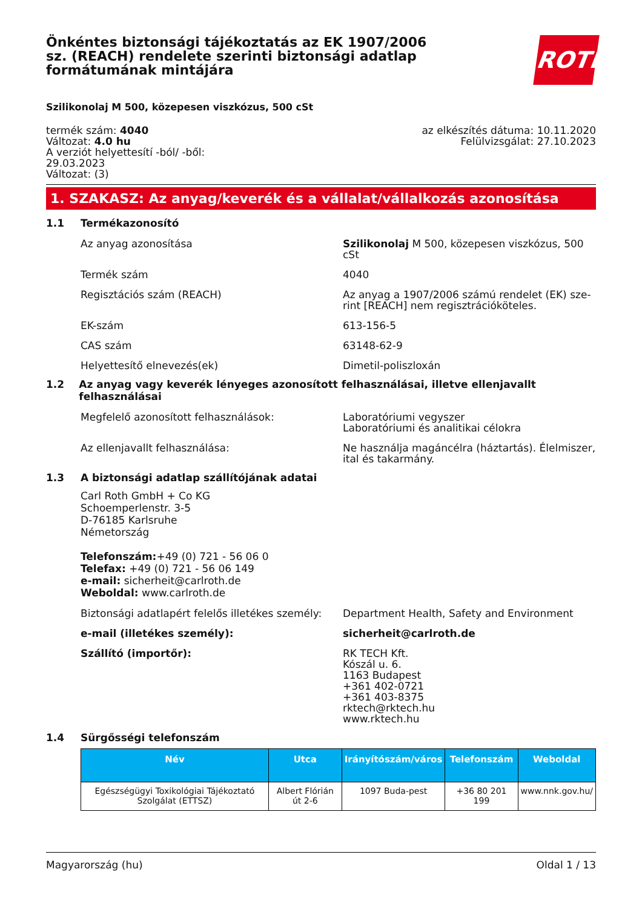ROTH
Önkéntes biztonsági tájékoztatás az EK 1907/2006 sz. (REACH) rendelete szerinti biztonsági adatlap formátumának mintájára
Szilikonolaj M 500, közepesen viszkózus, 500 cSt
termék szám: 4040
Változat: 4.0 hu
A verziót helyettesítí -ból/ -ből:
29.03.2023
Változat: (3)
az elkészítés dátuma: 10.11.2020
Felülvizsgálat: 27.10.2023
1. SZAKASZ: Az anyag/keverék és a vállalat/vállalkozás azonosítása
1.1 Termékazonosító
Az anyag azonosítása Szilikonolaj M 500, közepesen viszkózus, 500 cSt
Termék szám 4040
Regisztációs szám (REACH) Az anyag a 1907/2006 számú rendelet (EK) sze-rint [REACH] nem regisztrációköteles.
EK-szám 613-156-5
CAS szám 63148-62-9
Helyettesítő elnevezés(ek) Dimetil-poliszloxán
1.2 Az anyag vagy keverék lényeges azonosított felhasználásai, illetve ellenjavallt felhasználásai
Megfelelő azonosított felhasználások: Laboratóriumi vegyszer
Laboratóriumi és analitikai célokra
Az ellenjavallt felhasználása: Ne használja magáncélra (háztartás). Élelmiszer, ital és takarmány.
1.3 A biztonsági adatlap szállítójának adatai
Carl Roth GmbH + Co KG
Schoemperlenstr. 3-5
D-76185 Karlsruhe
Németország
Telefonszám:+49 (0) 721 - 56 06 0
Telefax: +49 (0) 721 - 56 06 149
e-mail: sicherheit@carlroth.de
Weboldal: www.carlroth.de
Biztonsági adatlapért felelős illetékes személy:
Department Health, Safety and Environment
e-mail (illetékes személy): sicherheit@carlroth.de
Szállító (importőr): RK TECH Kft.
Kószál u. 6.
1163 Budapest
+361 402-0721
+361 403-8375
rktech@rktech.hu
www.rktech.hu
1.4 Sürgősségi telefonszám
| Név | Utca | Irányítószám/város | Telefonszám | Weboldal |
| --- | --- | --- | --- | --- |
| Egészségügyi Toxikológiai Tájékoztató Szolgálat (ETTSZ) | Albert Flórián út 2-6 | 1097 Buda-pest | +36 80 201 199 | www.nnk.gov.hu/ |
Magyarország (hu) Oldal 1 / 13